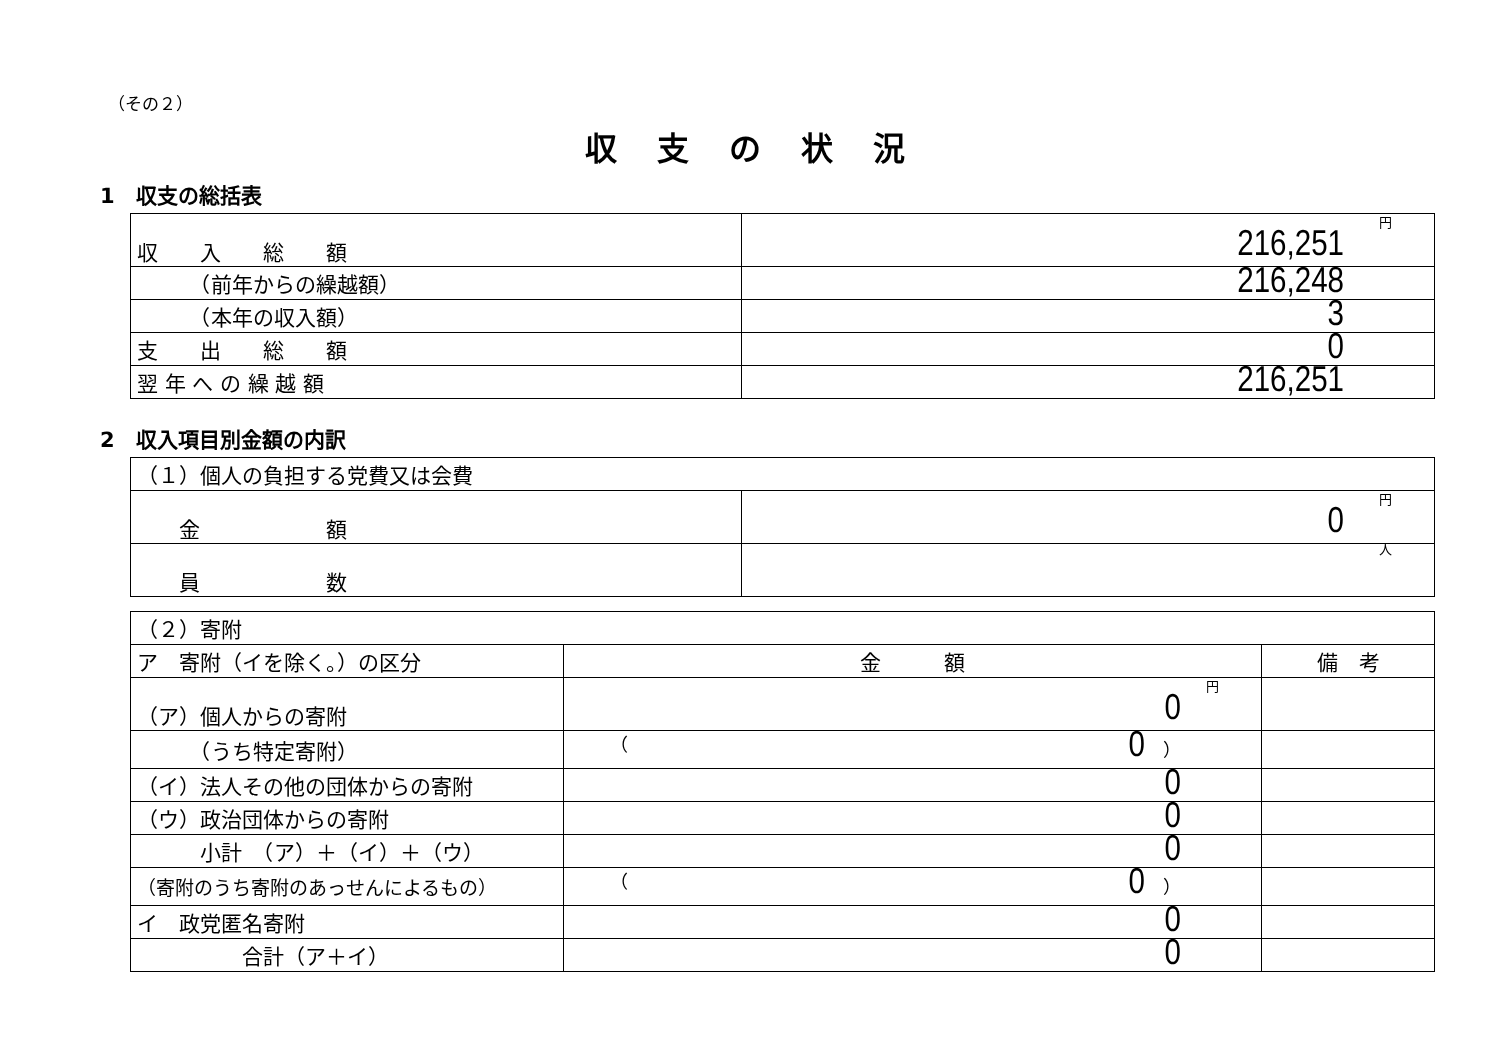（その２）
収支の状況
1　収支の総括表
| 収 入 総 額 | 円 216,251 |
| （前年からの繰越額） | 216,248 |
| （本年の収入額） | 3 |
| 支 出 総 額 | 0 |
| 翌 年 へ の 繰 越 額 | 216,251 |
2　収入項目別金額の内訳
| （１）個人の負担する党費又は会費 | |
| 金 額 | 円 0 |
| 員 数 | 人 |
| （２）寄附 | | |
| ア 寄附（イを除く。）の区分 | 金 額 | 備 考 |
| （ア）個人からの寄附 | 円 0 | |
| （うち特定寄附） | （ 0 ） | |
| （イ）法人その他の団体からの寄附 | 0 | |
| （ウ）政治団体からの寄附 | 0 | |
| 小計 （ア）＋（イ）＋（ウ） | 0 | |
| （寄附のうち寄附のあっせんによるもの） | （ 0 ） | |
| イ 政党匿名寄附 | 0 | |
| 合計（ア＋イ） | 0 | |